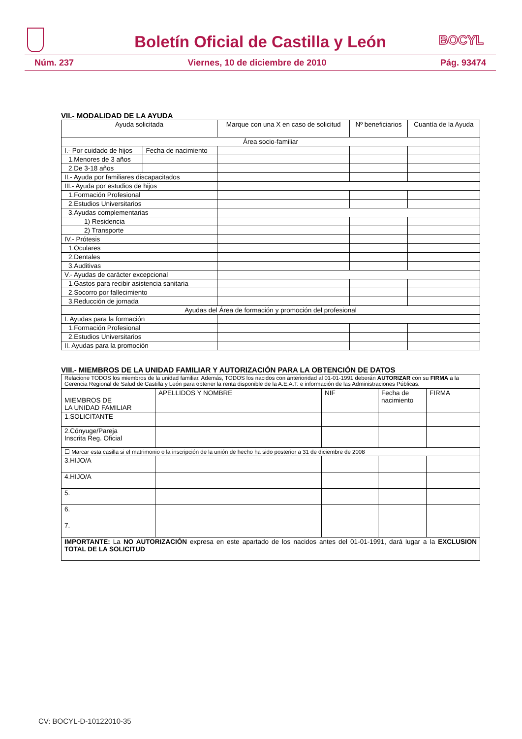Boletín Oficial de Castilla y León
BOCYL
Núm. 237 Viernes, 10 de diciembre de 2010 Pág. 93474
VII.- MODALIDAD DE LA AYUDA
| Ayuda solicitada | | Marque con una X en caso de solicitud | Nº beneficiarios | Cuantía de la Ayuda |
| --- | --- | --- | --- | --- |
| Área socio-familiar | | | | |
| I.- Por cuidado de hijos | Fecha de nacimiento | | | |
| 1.Menores de 3 años | | | | |
| 2.De 3-18 años | | | | |
| II.- Ayuda por familiares discapacitados | | | | |
| III.- Ayuda por estudios de hijos | | | | |
| 1.Formación Profesional | | | | |
| 2.Estudios Universitarios | | | | |
| 3.Ayudas complementarias | | | | |
| 1) Residencia | | | | |
| 2) Transporte | | | | |
| IV.- Prótesis | | | | |
| 1.Oculares | | | | |
| 2.Dentales | | | | |
| 3.Auditivas | | | | |
| V.- Ayudas de carácter excepcional | | | | |
| 1.Gastos para recibir asistencia sanitaria | | | | |
| 2.Socorro por fallecimiento | | | | |
| 3.Reducción de jornada | | | | |
| Ayudas del Área de formación y promoción del profesional | | | | |
| I. Ayudas para la formación | | | | |
| 1.Formación Profesional | | | | |
| 2.Estudios Universitarios | | | | |
| II. Ayudas para la promoción | | | | |
VIII.- MIEMBROS DE LA UNIDAD FAMILIAR Y AUTORIZACIÓN PARA LA OBTENCIÓN DE DATOS
| Relacione TODOS los miembros de la unidad familiar. Además, TODOS los nacidos con anterioridad al 01-01-1991 deberán AUTORIZAR con su FIRMA a la Gerencia Regional de Salud de Castilla y León para obtener la renta disponible de la A.E.A.T. e información de las Administraciones Públicas. | | | | |
| MIEMBROS DE LA UNIDAD FAMILIAR | APELLIDOS Y NOMBRE | NIF | Fecha de nacimiento | FIRMA |
| 1.SOLICITANTE | | | | |
| 2.Cónyuge/Pareja Inscrita Reg. Oficial | | | | |
| ☐ Marcar esta casilla si el matrimonio o la inscripción de la unión de hecho ha sido posterior a 31 de diciembre de 2008 | | | | |
| 3.HIJO/A | | | | |
| 4.HIJO/A | | | | |
| 5. | | | | |
| 6. | | | | |
| 7. | | | | |
| IMPORTANTE: La NO AUTORIZACIÓN expresa en este apartado de los nacidos antes del 01-01-1991, dará lugar a la EXCLUSION TOTAL DE LA SOLICITUD | | | | |
CV: BOCYL-D-10122010-35